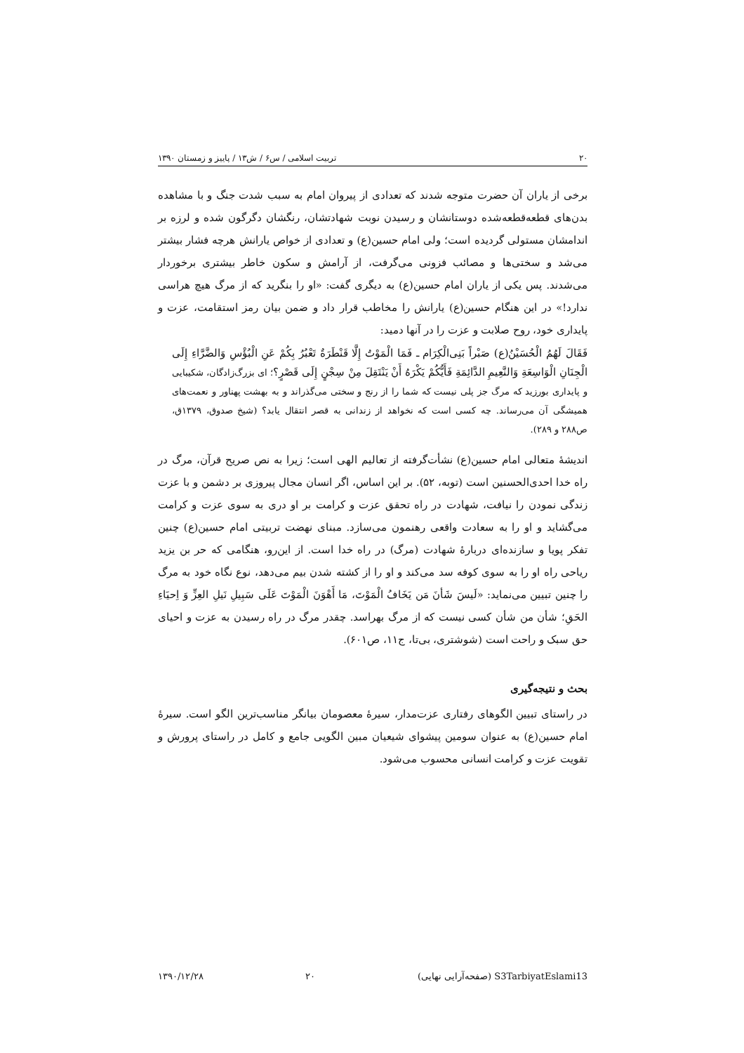۲۰ تربیت اسلامی / س۶ / ش۱۳ / پاییز و زمستان ۱۳۹۰
برخی از یاران آن حضرت متوجه شدند که تعدادی از پیروان امام به سبب شدت جنگ و با مشاهده بدن‌های قطعه‌قطعه‌شده دوستانشان و رسیدن نوبت شهادتشان، رنگشان دگرگون شده و لرزه بر اندامشان مستولی گردیده است؛ ولی امام حسین(ع) و تعدادی از خواص یارانش هرچه فشار بیشتر می‌شد و سختی‌ها و مصائب فزونی می‌گرفت، از آرامش و سکون خاطر بیشتری برخوردار می‌شدند. پس یکی از یاران امام حسین(ع) به دیگری گفت: «او را بنگرید که از مرگ هیچ هراسی ندارد!» در این هنگام حسین(ع) یارانش را مخاطب قرار داد و ضمن بیان رمز استقامت، عزت و پایداری خود، روح صلابت و عزت را در آنها دمید:
فَقَالَ لَهُمُ الْحُسَیْنُ(ع) صَبْراً بَنِی‌الْکِرَام ـ فَمَا الْمَوْتُ إِلَّا قَنْطَرَةٌ تَعْبُرُ بِکُمْ عَنِ الْبُؤْسِ وَالضَّرَّاءِ إِلَی الْجِنَانِ الْوَاسِعَةِ وَالنَّعِیمِ الدَّائِمَةِ فَأَیُّکُمْ یَکْرَهُ أَنْ یَنْتَقِلَ مِنْ سِجْنٍ إِلَی قَصْرٍ؟؛ ای بزرگ‌زادگان، شکیبایی و پایداری بورزید که مرگ جز پلی نیست که شما را از رنج و سختی می‌گذراند و به بهشت پهناور و نعمت‌های همیشگی آن می‌رساند. چه کسی است که نخواهد از زندانی به قصر انتقال یابد؟ (شیخ صدوق، ۱۳۷۹ق، ص۲۸۸ و ۲۸۹).
اندیشهٔ متعالی امام حسین(ع) نشأت‌گرفته از تعالیم الهی است؛ زیرا به نص صریح قرآن، مرگ در راه خدا احدی‌الحسنین است (توبه، ۵۲). بر این اساس، اگر انسان مجال پیروزی بر دشمن و با عزت زندگی نمودن را نیافت، شهادت در راه تحقق عزت و کرامت بر او دری به سوی عزت و کرامت می‌گشاید و او را به سعادت واقعی رهنمون می‌سازد. مبنای نهضت تربیتی امام حسین(ع) چنین تفکر پویا و سازنده‌ای دربارهٔ شهادت (مرگ) در راه خدا است. از این‌رو، هنگامی که حر بن یزید ریاحی راه او را به سوی کوفه سد می‌کند و او را از کشته شدن بیم می‌دهد، نوع نگاه خود به مرگ را چنین تبیین می‌نماید: «لَیسَ شَأنَ مَن یَخَافُ الْمَوْتَ، مَا أَهْوَنَ الْمَوْتَ عَلَی سَبِیلِ نَیلِ العِزِّ وَ اِحیَاءِ الحَقِ؛ شأن من شأن کسی نیست که از مرگ بهراسد. چقدر مرگ در راه رسیدن به عزت و احیای حق سبک و راحت است (شوشتری، بی‌تا، ج۱۱، ص۶۰۱).
بحث و نتیجه‌گیری
در راستای تبیین الگوهای رفتاری عزت‌مدار، سیرهٔ معصومان بیانگر مناسب‌ترین الگو است. سیرهٔ امام حسین(ع) به عنوان سومین پیشوای شیعیان مبین الگویی جامع و کامل در راستای پرورش و تقویت عزت و کرامت انسانی محسوب می‌شود.
S3TarbiyatEslami13 (صفحه‌آرایی نهایی) ۲۰ ۱۳۹۰/۱۲/۲۸